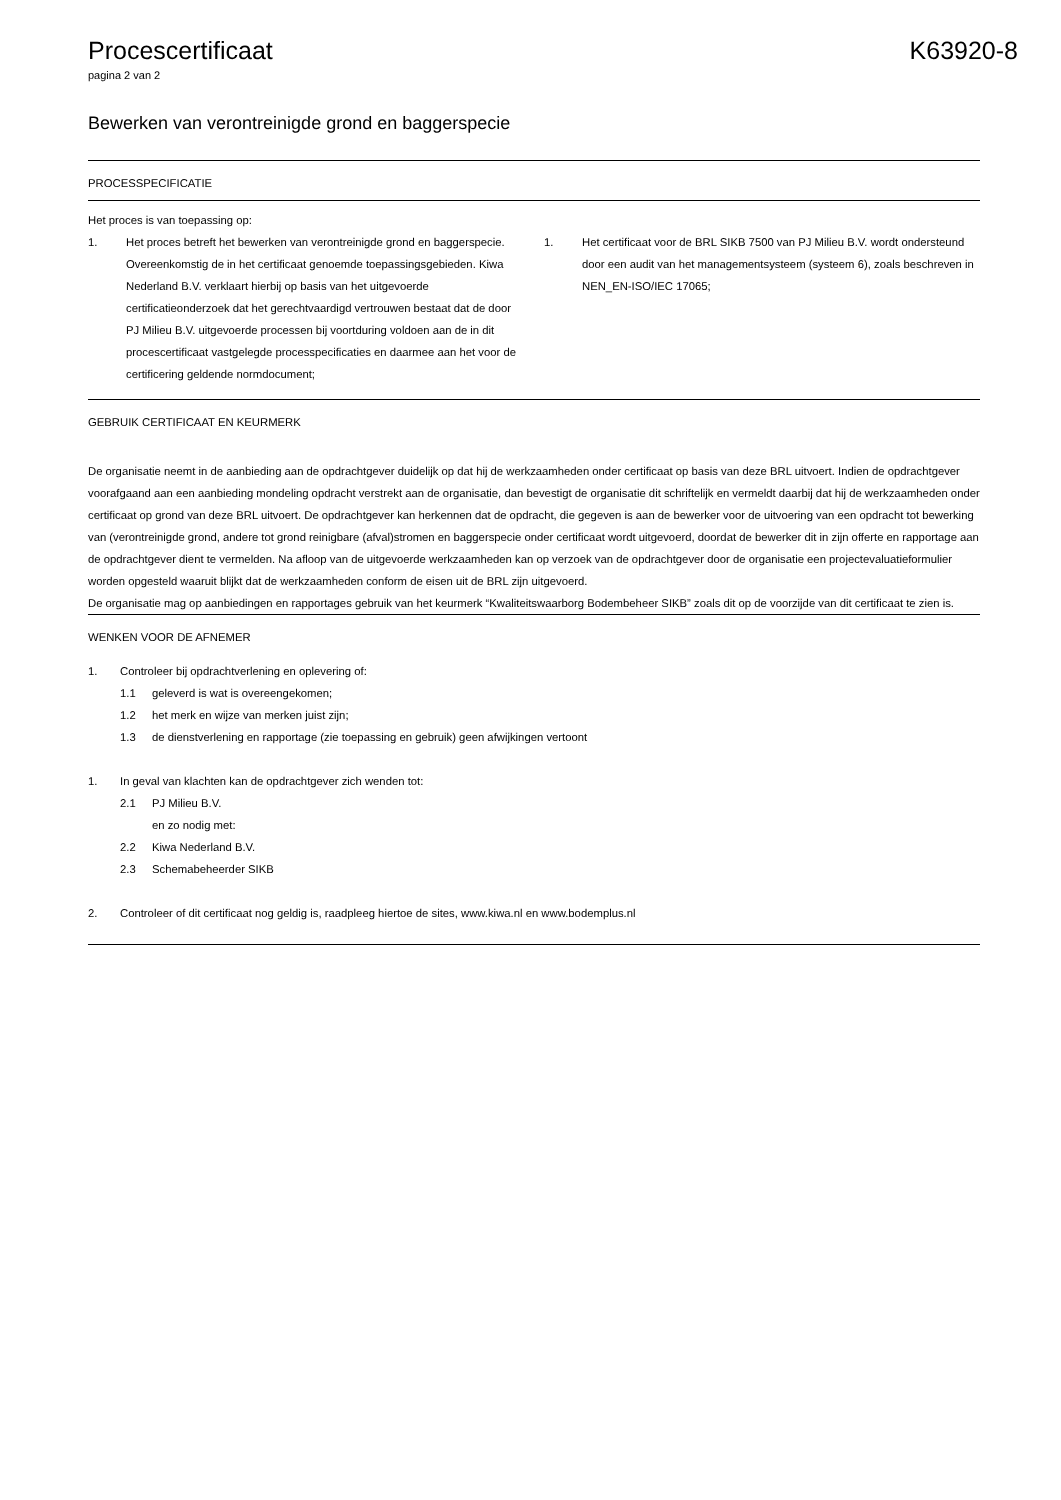Procescertificaat K63920-8
pagina 2 van 2
Bewerken van verontreinigde grond en baggerspecie
PROCESSPECIFICATIE
Het proces is van toepassing op:
1. Het proces betreft het bewerken van verontreinigde grond en baggerspecie. Overeenkomstig de in het certificaat genoemde toepassingsgebieden. Kiwa Nederland B.V. verklaart hierbij op basis van het uitgevoerde certificatieonderzoek dat het gerechtvaardigd vertrouwen bestaat dat de door PJ Milieu B.V. uitgevoerde processen bij voortduring voldoen aan de in dit procescertificaat vastgelegde processpecificaties en daarmee aan het voor de certificering geldende normdocument;
1. Het certificaat voor de BRL SIKB 7500 van PJ Milieu B.V. wordt ondersteund door een audit van het managementsysteem (systeem 6), zoals beschreven in NEN_EN-ISO/IEC 17065;
GEBRUIK CERTIFICAAT EN KEURMERK
De organisatie neemt in de aanbieding aan de opdrachtgever duidelijk op dat hij de werkzaamheden onder certificaat op basis van deze BRL uitvoert. Indien de opdrachtgever voorafgaand aan een aanbieding mondeling opdracht verstrekt aan de organisatie, dan bevestigt de organisatie dit schriftelijk en vermeldt daarbij dat hij de werkzaamheden onder certificaat op grond van deze BRL uitvoert. De opdrachtgever kan herkennen dat de opdracht, die gegeven is aan de bewerker voor de uitvoering van een opdracht tot bewerking van (verontreinigde grond, andere tot grond reinigbare (afval)stromen en baggerspecie onder certificaat wordt uitgevoerd, doordat de bewerker dit in zijn offerte en rapportage aan de opdrachtgever dient te vermelden. Na afloop van de uitgevoerde werkzaamheden kan op verzoek van de opdrachtgever door de organisatie een projectevaluatieformulier worden opgesteld waaruit blijkt dat de werkzaamheden conform de eisen uit de BRL zijn uitgevoerd.
De organisatie mag op aanbiedingen en rapportages gebruik van het keurmerk “Kwaliteitswaarborg Bodembeheer SIKB” zoals dit op de voorzijde van dit certificaat te zien is.
WENKEN VOOR DE AFNEMER
1. Controleer bij opdrachtverlening en oplevering of:
1.1 geleverd is wat is overeengekomen;
1.2 het merk en wijze van merken juist zijn;
1.3 de dienstverlening en rapportage (zie toepassing en gebruik) geen afwijkingen vertoont
1. In geval van klachten kan de opdrachtgever zich wenden tot:
2.1 PJ Milieu B.V.
en zo nodig met:
2.2 Kiwa Nederland B.V.
2.3 Schemabeheerder SIKB
2. Controleer of dit certificaat nog geldig is, raadpleeg hiertoe de sites, www.kiwa.nl en www.bodemplus.nl